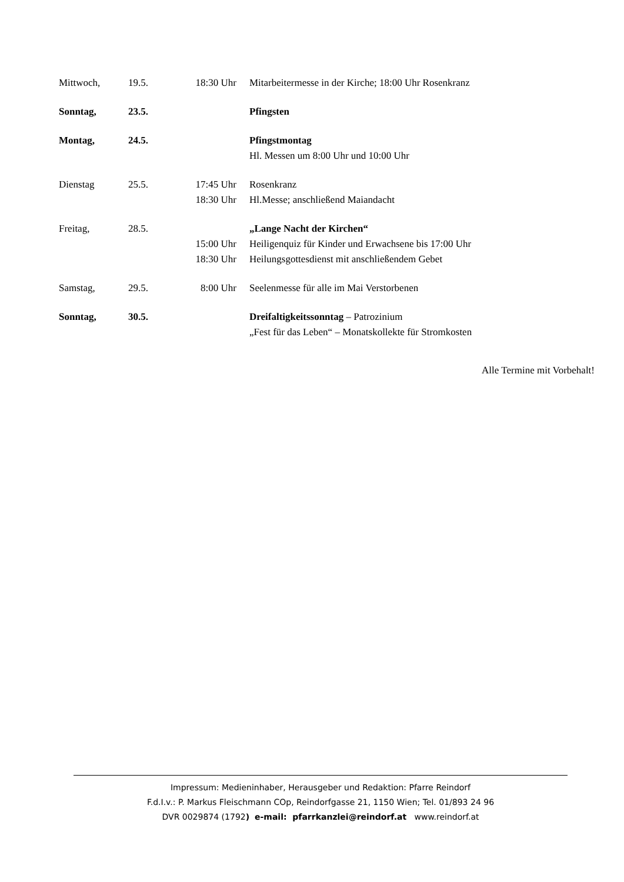| Mittwoch, | 19.5. | 18:30 Uhr | Mitarbeitermesse in der Kirche; 18:00 Uhr Rosenkranz |
| Sonntag, | 23.5. | | Pfingsten |
| Montag, | 24.5. | | Pfingstmontag Hl. Messen um 8:00 Uhr und 10:00 Uhr |
| Dienstag | 25.5. | 17:45 Uhr 18:30 Uhr | Rosenkranz Hl.Messe; anschließend Maiandacht |
| Freitag, | 28.5. | 15:00 Uhr 18:30 Uhr | „Lange Nacht der Kirchen“ Heiligenquiz für Kinder und Erwachsene bis 17:00 Uhr Heilungsgottesdienst mit anschließendem Gebet |
| Samstag, | 29.5. | 8:00 Uhr | Seelenmesse für alle im Mai Verstorbenen |
| Sonntag, | 30.5. | | Dreifaltigkeitssonntag – Patrozinium „Fest für das Leben“ – Monatskollekte für Stromkosten |
Alle Termine mit Vorbehalt!
Impressum: Medieninhaber, Herausgeber und Redaktion: Pfarre Reindorf
F.d.I.v.: P. Markus Fleischmann COp, Reindorfgasse 21, 1150 Wien; Tel. 01/893 24 96
DVR 0029874 (1792) e-mail: pfarrkanzlei@reindorf.at www.reindorf.at